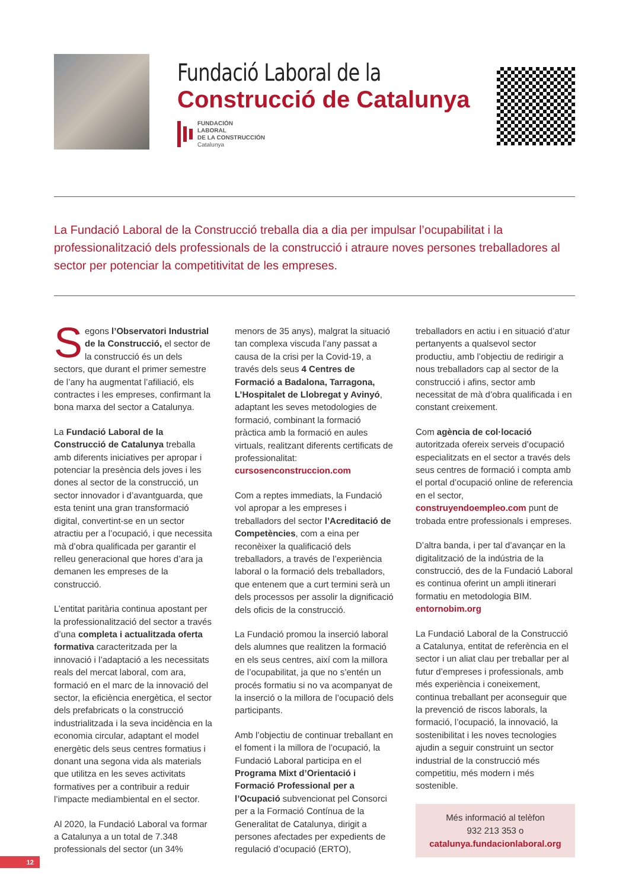Fundació Laboral de la
Construcció de Catalunya
FUNDACIÓN
LABORAL
DE LA CONSTRUCCIÓN
Catalunya
La Fundació Laboral de la Construcció treballa dia a dia per impulsar l’ocupabilitat i la professionalització dels professionals de la construcció i atraure noves persones treballadores al sector per potenciar la competitivitat de les empreses.
Segons l’Observatori Industrial de la Construcció, el sector de la construcció és un dels sectors, que durant el primer semestre de l’any ha augmentat l’afiliació, els contractes i les empreses, confirmant la bona marxa del sector a Catalunya.
La Fundació Laboral de la Construcció de Catalunya treballa amb diferents iniciatives per apropar i potenciar la presència dels joves i les dones al sector de la construcció, un sector innovador i d’avantguarda, que esta tenint una gran transformació digital, convertint-se en un sector atractiu per a l’ocupació, i que necessita mà d’obra qualificada per garantir el relleu generacional que hores d’ara ja demanen les empreses de la construcció.
L’entitat paritària continua apostant per la professionalització del sector a través d’una completa i actualitzada oferta formativa caracteritzada per la innovació i l’adaptació a les necessitats reals del mercat laboral, com ara, formació en el marc de la innovació del sector, la eficiència energètica, el sector dels prefabricats o la construcció industrialitzada i la seva incidència en la economia circular, adaptant el model energètic dels seus centres formatius i donant una segona vida als materials que utilitza en les seves activitats formatives per a contribuir a reduir l’impacte mediambiental en el sector.
Al 2020, la Fundació Laboral va formar a Catalunya a un total de 7.348 professionals del sector (un 34% menors de 35 anys), malgrat la situació tan complexa viscuda l’any passat a causa de la crisi per la Covid-19, a través dels seus 4 Centres de Formació a Badalona, Tarragona, L’Hospitalet de Llobregat y Avinyó, adaptant les seves metodologies de formació, combinant la formació pràctica amb la formació en aules virtuals, realitzant diferents certificats de professionalitat: cursosenconstruccion.com
Com a reptes immediats, la Fundació vol apropar a les empreses i treballadors del sector l’Acreditació de Competències, com a eina per reconèixer la qualificació dels treballadors, a través de l’experiència laboral o la formació dels treballadors, que entenem que a curt termini serà un dels processos per assolir la dignificació dels oficis de la construcció.
La Fundació promou la inserció laboral dels alumnes que realitzen la formació en els seus centres, així com la millora de l’ocupabilitat, ja que no s’entén un procés formatiu si no va acompanyat de la inserció o la millora de l’ocupació dels participants.
Amb l’objectiu de continuar treballant en el foment i la millora de l’ocupació, la Fundació Laboral participa en el Programa Mixt d’Orientació i Formació Professional per a l’Ocupació subvencionat pel Consorci per a la Formació Contínua de la Generalitat de Catalunya, dirigit a persones afectades per expedients de regulació d’ocupació (ERTO), treballadors en actiu i en situació d’atur pertanyents a qualsevol sector productiu, amb l’objectiu de redirigir a nous treballadors cap al sector de la construcció i afins, sector amb necessitat de mà d’obra qualificada i en constant creixement.
Com agència de col·locació autoritzada ofereix serveis d’ocupació especialitzats en el sector a través dels seus centres de formació i compta amb el portal d’ocupació online de referencia en el sector, construyendoempleo.com punt de trobada entre professionals i empreses.
D’altra banda, i per tal d’avançar en la digitalització de la indústria de la construcció, des de la Fundació Laboral es continua oferint un ampli itinerari formatiu en metodologia BIM. entornobim.org
La Fundació Laboral de la Construcció a Catalunya, entitat de referència en el sector i un aliat clau per treballar per al futur d’empreses i professionals, amb més experiència i coneixement, continua treballant per aconseguir que la prevenció de riscos laborals, la formació, l’ocupació, la innovació, la sostenibilitat i les noves tecnologies ajudin a seguir construint un sector industrial de la construcció més competitiu, més modern i més sostenible.
Més informació al telèfon
932 213 353 o
catalunya.fundacionlaboral.org
12